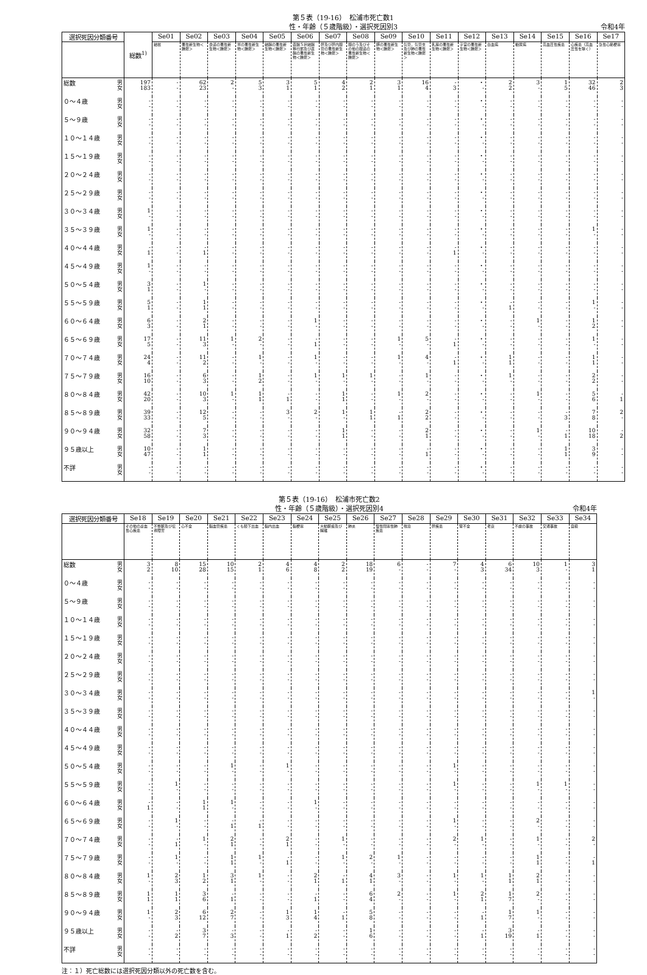第５表（19-16）　松浦市死亡数1
性・年齢（５歳階級）・選択死因別3 令和4年
| 選択死因分類番号 | | 総数<sup>1)</sup> | Se01 | Se02 | Se03 | Se04 | Se05 | Se06 | Se07 | Se08 | Se09 | Se10 | Se11 | Se12 | Se13 | Se14 | Se15 | Se16 | Se17 |
| --- | --- | --- | --- | --- | --- | --- | --- | --- | --- | --- | --- | --- | --- | --- | --- | --- | --- | --- | --- |
| | | | 結核 | 悪性新生物＜腫瘍＞ | 食道の悪性新生物＜腫瘍＞ | 胃の悪性新生物＜腫瘍＞ | 結腸の悪性新生物＜腫瘍＞ | 直腸Ｓ状結腸移行部及び直腸の悪性新生物＜腫瘍＞ | 肝及び肝内胆管の悪性新生物＜腫瘍＞ | 胆のう及びその他の胆道の悪性新生物＜腫瘍＞ | 膵の悪性新生物＜腫瘍＞ | 気管，気管支及び肺の悪性新生物＜腫瘍＞ | 乳房の悪性新生物＜腫瘍＞ | 子宮の悪性新生物＜腫瘍＞ | 白血病 | 糖尿病 | 高血圧性疾患 | 心疾患（高血圧性を除く） | 急性心筋梗塞 |
| 総数 | 男 女 | 197 183 | - - | 62 23 | 2 - | 5 3 | 3 1 | 5 1 | 4 2 | 2 1 | 3 1 | 16 4 | - 3 | ・ - | 2 2 | 3 - | 1 5 | 32 46 | 2 3 |
| ０～４歳 | 男 女 | - - | - - | - - | - - | - - | - - | - - | - - | - - | - - | - - | - - | ・ - | - - | - - | - - | - - | - - |
| ５～９歳 | 男 女 | - - | - - | - - | - - | - - | - - | - - | - - | - - | - - | - - | - - | ・ - | - - | - - | - - | - - | - - |
| １０～１４歳 | 男 女 | - - | - - | - - | - - | - - | - - | - - | - - | - - | - - | - - | - - | ・ - | - - | - - | - - | - - | - - |
| １５～１９歳 | 男 女 | - - | - - | - - | - - | - - | - - | - - | - - | - - | - - | - - | - - | ・ - | - - | - - | - - | - - | - - |
| ２０～２４歳 | 男 女 | - - | - - | - - | - - | - - | - - | - - | - - | - - | - - | - - | - - | ・ - | - - | - - | - - | - - | - - |
| ２５～２９歳 | 男 女 | - - | - - | - - | - - | - - | - - | - - | - - | - - | - - | - - | - - | ・ - | - - | - - | - - | - - | - - |
| ３０～３４歳 | 男 女 | 1 - | - - | - - | - - | - - | - - | - - | - - | - - | - - | - - | - - | ・ - | - - | - - | - - | - - | - - |
| ３５～３９歳 | 男 女 | 1 - | - - | - - | - - | - - | - - | - - | - - | - - | - - | - - | - - | ・ - | - - | - - | - - | 1 - | - - |
| ４０～４４歳 | 男 女 | - 1 | - - | - 1 | - - | - - | - - | - - | - - | - - | - - | - - | - 1 | ・ - | - - | - - | - - | - - | - - |
| ４５～４９歳 | 男 女 | 1 - | - - | - - | - - | - - | - - | - - | - - | - - | - - | - - | - - | ・ - | - - | - - | - - | - - | - - |
| ５０～５４歳 | 男 女 | 3 1 | - - | 1 - | - - | - - | - - | - - | - - | - - | - - | - - | - - | ・ - | - - | - - | - - | - - | - - |
| ５５～５９歳 | 男 女 | 5 1 | - - | 1 1 | - - | - - | - - | - - | - - | - - | - - | - - | - - | ・ - | - 1 | - - | - - | 1 - | - - |
| ６０～６４歳 | 男 女 | 6 3 | - - | 2 1 | - - | - - | - - | 1 - | - - | - - | - - | - - | - - | ・ - | - - | 1 - | - - | 1 2 | - - |
| ６５～６９歳 | 男 女 | 17 5 | - - | 11 3 | 1 - | 2 - | - - | - 1 | - - | - - | 1 - | 5 - | - 1 | ・ - | - - | - - | - - | 1 - | - - |
| ７０～７４歳 | 男 女 | 24 4 | - - | 11 2 | - - | 1 - | - - | 1 - | - - | - - | 1 - | 4 - | - 1 | ・ - | 1 1 | - - | - - | 1 1 | - - |
| ７５～７９歳 | 男 女 | 16 10 | - - | 6 3 | - - | 1 2 | - - | 1 - | 1 - | 1 - | - - | 1 - | - - | ・ - | 1 - | - - | - - | 2 2 | - - |
| ８０～８４歳 | 男 女 | 42 20 | - - | 10 3 | 1 - | 1 1 | - 1 | - - | 1 1 | - - | 1 - | 2 - | - - | ・ - | - - | 1 - | - - | 5 6 | - 1 |
| ８５～８９歳 | 男 女 | 39 33 | - - | 12 5 | - - | - - | 3 - | 2 - | 1 - | 1 1 | - 1 | 2 2 | - - | ・ - | - - | - - | - 3 | 7 8 | 2 - |
| ９０～９４歳 | 男 女 | 32 58 | - - | 7 3 | - - | - - | - - | - - | 1 1 | - - | - - | 2 1 | - - | ・ - | - - | 1 - | - 1 | 10 18 | - 2 |
| ９５歳以上 | 男 女 | 10 47 | - - | 1 1 | - - | - - | - - | - - | - - | - - | - - | - 1 | - - | ・ - | - - | - - | 1 1 | 3 9 | - - |
| 不詳 | 男 女 | - - | - - | - - | - - | - - | - - | - - | - - | - - | - - | - - | - - | ・ - | - - | - - | - - | - - | - - |
第５表（19-16）　松浦市死亡数2
性・年齢（５歳階級）・選択死因別4 令和4年
| 選択死因分類番号 | | Se18 | Se19 | Se20 | Se21 | Se22 | Se23 | Se24 | Se25 | Se26 | Se27 | Se28 | Se29 | Se30 | Se31 | Se32 | Se33 | Se34 |
| --- | --- | --- | --- | --- | --- | --- | --- | --- | --- | --- | --- | --- | --- | --- | --- | --- | --- | --- |
| | | その他の虚血性心疾患 | 不整脈及び伝導障害 | 心不全 | 脳血管疾患 | くも膜下出血 | 脳内出血 | 脳梗塞 | 大動脈瘤及び解離 | 肺炎 | 慢性閉塞性肺疾患 | 喘息 | 肝疾患 | 腎不全 | 老衰 | 不慮の事故 | 交通事故 | 自殺 |
| 総数 | 男 女 | 3 2 | 8 10 | 15 28 | 10 15 | 2 1 | 4 6 | 4 8 | 2 2 | 18 19 | 6 - | - - | 7 - | 4 3 | 6 34 | 10 3 | 1 - | 3 1 |
| ０～４歳 | 男 女 | - - | - - | - - | - - | - - | - - | - - | - - | - - | - - | - - | - - | - - | - - | - - | - - | - - |
| ５～９歳 | 男 女 | - - | - - | - - | - - | - - | - - | - - | - - | - - | - - | - - | - - | - - | - - | - - | - - | - - |
| １０～１４歳 | 男 女 | - - | - - | - - | - - | - - | - - | - - | - - | - - | - - | - - | - - | - - | - - | - - | - - | - - |
| １５～１９歳 | 男 女 | - - | - - | - - | - - | - - | - - | - - | - - | - - | - - | - - | - - | - - | - - | - - | - - | - - |
| ２０～２４歳 | 男 女 | - - | - - | - - | - - | - - | - - | - - | - - | - - | - - | - - | - - | - - | - - | - - | - - | - - |
| ２５～２９歳 | 男 女 | - - | - - | - - | - - | - - | - - | - - | - - | - - | - - | - - | - - | - - | - - | - - | - - | - - |
| ３０～３４歳 | 男 女 | - - | - - | - - | - - | - - | - - | - - | - - | - - | - - | - - | - - | - - | - - | - - | - - | 1 - |
| ３５～３９歳 | 男 女 | - - | - - | - - | - - | - - | - - | - - | - - | - - | - - | - - | - - | - - | - - | - - | - - | - - |
| ４０～４４歳 | 男 女 | - - | - - | - - | - - | - - | - - | - - | - - | - - | - - | - - | - - | - - | - - | - - | - - | - - |
| ４５～４９歳 | 男 女 | - - | - - | - - | - - | - - | - - | - - | - - | - - | - - | - - | - - | - - | - - | - - | - - | - - |
| ５０～５４歳 | 男 女 | - - | - - | - - | 1 - | - - | 1 - | - - | - - | - - | - - | - - | 1 - | - - | - - | - - | - - | - - |
| ５５～５９歳 | 男 女 | - - | 1 - | - - | - - | - - | - - | - - | - - | - - | - - | - - | 1 - | - - | - - | 1 - | 1 - | - - |
| ６０～６４歳 | 男 女 | - 1 | - - | 1 1 | 1 - | - - | - - | 1 - | - - | - - | - - | - - | - - | - - | - - | - - | - - | - - |
| ６５～６９歳 | 男 女 | - - | 1 - | - - | - 1 | - 1 | - - | - - | - - | - - | - - | - - | 1 - | - - | - - | 2 - | - - | - - |
| ７０～７４歳 | 男 女 | - - | - 1 | 1 - | 2 1 | - - | 2 1 | - - | 1 - | - - | - - | - - | 2 - | 1 - | - - | 1 - | - - | 2 - |
| ７５～７９歳 | 男 女 | - - | 1 - | - - | 1 1 | 1 - | - 1 | - - | 1 - | 2 - | 1 - | - - | - - | - - | - - | 1 1 | - - | - 1 |
| ８０～８４歳 | 男 女 | 1 - | 2 3 | 1 2 | 3 1 | 1 - | - - | 2 1 | - 1 | 4 1 | 3 - | - - | 1 - | 1 - | 1 1 | 2 1 | - - | - - |
| ８５～８９歳 | 男 女 | 1 1 | 1 1 | 3 6 | - 1 | - - | - - | - 1 | - - | 6 4 | 2 - | - - | 1 - | 2 1 | 1 7 | 2 - | - - | - - |
| ９０～９４歳 | 男 女 | 1 - | 2 3 | 6 12 | 2 7 | - - | 1 3 | 1 4 | - 1 | 5 8 | - - | - - | - - | - 1 | 1 7 | 1 - | - - | - - |
| ９５歳以上 | 男 女 | - - | - 2 | 3 7 | - 3 | - - | - 1 | - 2 | - - | 1 6 | - - | - - | - - | - 1 | 3 19 | - 1 | - - | - - |
| 不詳 | 男 女 | - - | - - | - - | - - | - - | - - | - - | - - | - - | - - | - - | - - | - - | - - | - - | - - | - - |
注：１）死亡総数には選択死因分類以外の死亡数を含む。